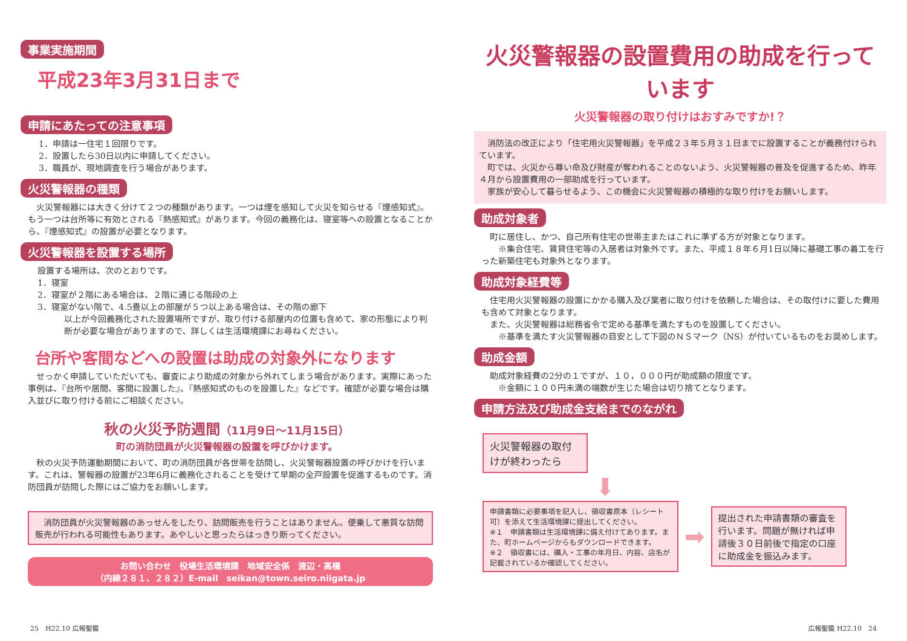事業実施期間
平成23年3月31日まで
申請にあたっての注意事項
1．申請は一住宅１回限りです。
2．設置したら30日以内に申請してください。
3．職員が、現地調査を行う場合があります。
火災警報器の種類
　火災警報器には大きく分けて２つの種類があります。一つは煙を感知して火災を知らせる『煙感知式』。もう一つは台所等に有効とされる『熱感知式』があります。今回の義務化は、寝室等への設置となることから、『煙感知式』の設置が必要となります。
火災警報器を設置する場所
設置する場所は、次のとおりです。
1．寝室
2．寝室が２階にある場合は、２階に通じる階段の上
3．寝室がない階で、4.5畳以上の部屋が５つ以上ある場合は、その階の廊下
以上が今回義務化された設置場所ですが、取り付ける部屋内の位置も含めて、家の形態により判断が必要な場合がありますので、詳しくは生活環境課にお尋ねください。
台所や客間などへの設置は助成の対象外になります
　せっかく申請していただいても、審査により助成の対象から外れてしまう場合があります。実際にあった事例は、『台所や居間、客間に設置した』、『熱感知式のものを設置した』などです。確認が必要な場合は購入並びに取り付ける前にご相談ください。
秋の火災予防週間（11月9日～11月15日）
町の消防団員が火災警報器の設置を呼びかけます。
　秋の火災予防運動期間において、町の消防団員が各世帯を訪問し、火災警報器設置の呼びかけを行います。これは、警報器の設置が23年6月に義務化されることを受けて早期の全戸設置を促進するものです。消防団員が訪問した際にはご協力をお願いします。
　消防団員が火災警報器のあっせんをしたり、訪問販売を行うことはありません。便乗して悪質な訪問販売が行われる可能性もあります。あやしいと思ったらはっきり断ってください。
お問い合わせ　役場生活環境課　地域安全係　渡辺・高橋
（内線２８１、２８２）E-mail　seikan@town.seiro.niigata.jp
25　H22.10 広報聖籠
火災警報器の設置費用の助成を行っています
火災警報器の取り付けはおすみですか!？
　消防法の改正により「住宅用火災警報器」を平成２３年５月３１日までに設置することが義務付けられています。
　町では、火災から尊い命及び財産が奪われることのないよう、火災警報器の普及を促進するため、昨年４月から設置費用の一部助成を行っています。
　家族が安心して暮らせるよう、この機会に火災警報器の積極的な取り付けをお願いします。
助成対象者
　町に居住し、かつ、自己所有住宅の世帯主またはこれに準ずる方が対象となります。
　　※集合住宅、賃貸住宅等の入居者は対象外です。また、平成１８年６月1日以降に基礎工事の着工を行った新築住宅も対象外となります。
助成対象経費等
　住宅用火災警報器の設置にかかる購入及び業者に取り付けを依頼した場合は、その取付けに要した費用も含めて対象となります。
　また、火災警報器は総務省令で定める基準を満たすものを設置してください。
　　※基準を満たす火災警報器の目安として下図のＮＳマーク（NS）が付いているものをお奨めします。
助成金額
　助成対象経費の2分の１ですが、１０，０００円が助成額の限度です。
　　※金額に１００円未満の端数が生じた場合は切り捨てとなります。
申請方法及び助成金支給までのながれ
火災警報器の取付けが終わったら
⬇
申請書類に必要事項を記入し、領収書原本（レシート可）を添えて生活環境課に提出してください。
※１　申請書類は生活環境課に備え付けてあります。また、町ホームページからもダウンロードできます。
※２　領収書には、購入・工事の年月日、内容、店名が記載されているか確認してください。
➡
提出された申請書類の審査を行います。問題が無ければ申請後３０日前後で指定の口座に助成金を振込みます。
広報聖籠 H22.10　24